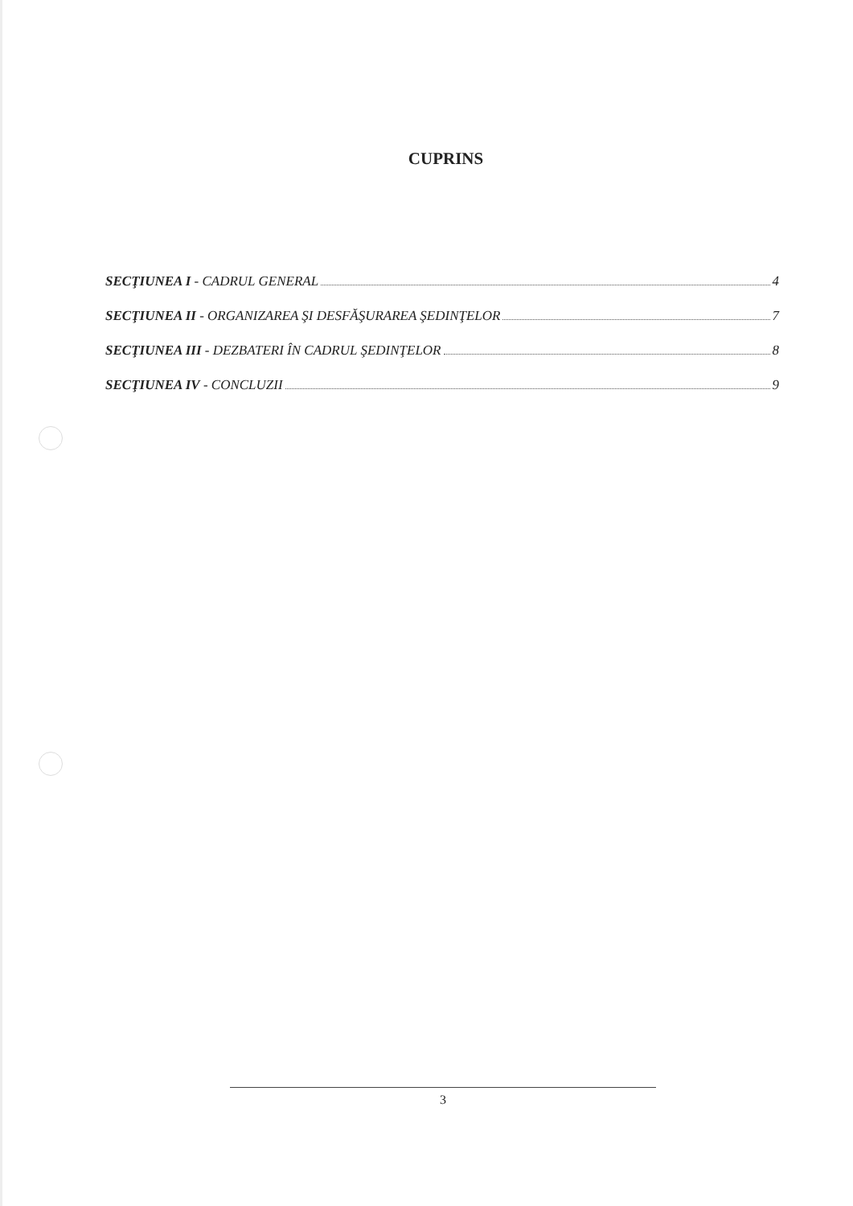CUPRINS
SECŢIUNEA I - CADRUL GENERAL 4
SECŢIUNEA II - ORGANIZAREA ŞI DESFĂŞURAREA ŞEDINŢELOR 7
SECŢIUNEA III - DEZBATERI ÎN CADRUL ŞEDINŢELOR 8
SECŢIUNEA IV - CONCLUZII 9
3